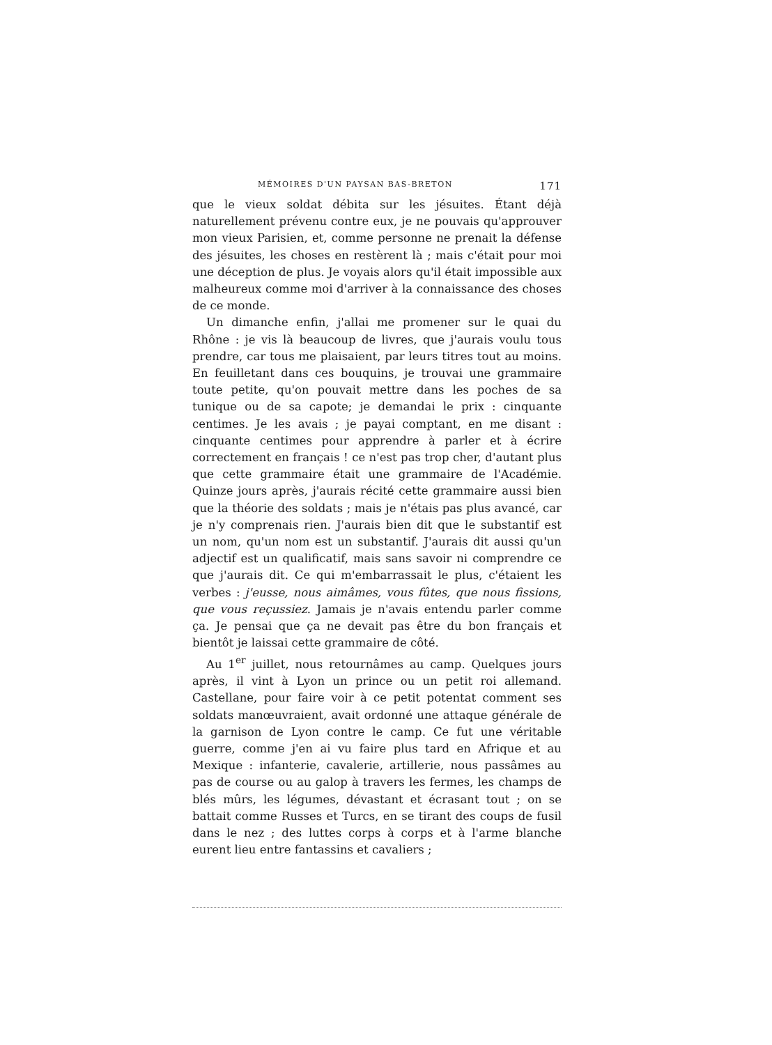MÉMOIRES D'UN PAYSAN BAS-BRETON 171
que le vieux soldat débita sur les jésuites. Étant déjà naturellement prévenu contre eux, je ne pouvais qu'approuver mon vieux Parisien, et, comme personne ne prenait la défense des jésuites, les choses en restèrent là ; mais c'était pour moi une déception de plus. Je voyais alors qu'il était impossible aux malheureux comme moi d'arriver à la connaissance des choses de ce monde.
Un dimanche enfin, j'allai me promener sur le quai du Rhône : je vis là beaucoup de livres, que j'aurais voulu tous prendre, car tous me plaisaient, par leurs titres tout au moins. En feuilletant dans ces bouquins, je trouvai une grammaire toute petite, qu'on pouvait mettre dans les poches de sa tunique ou de sa capote; je demandai le prix : cinquante centimes. Je les avais ; je payai comptant, en me disant : cinquante centimes pour apprendre à parler et à écrire correctement en français ! ce n'est pas trop cher, d'autant plus que cette grammaire était une grammaire de l'Académie. Quinze jours après, j'aurais récité cette grammaire aussi bien que la théorie des soldats ; mais je n'étais pas plus avancé, car je n'y comprenais rien. J'aurais bien dit que le substantif est un nom, qu'un nom est un substantif. J'aurais dit aussi qu'un adjectif est un qualificatif, mais sans savoir ni comprendre ce que j'aurais dit. Ce qui m'embarrassait le plus, c'étaient les verbes : j'eusse, nous aimâmes, vous fûtes, que nous fissions, que vous reçussiez. Jamais je n'avais entendu parler comme ça. Je pensai que ça ne devait pas être du bon français et bientôt je laissai cette grammaire de côté.
Au 1<sup>er</sup> juillet, nous retournâmes au camp. Quelques jours après, il vint à Lyon un prince ou un petit roi allemand. Castellane, pour faire voir à ce petit potentat comment ses soldats manœuvraient, avait ordonné une attaque générale de la garnison de Lyon contre le camp. Ce fut une véritable guerre, comme j'en ai vu faire plus tard en Afrique et au Mexique : infanterie, cavalerie, artillerie, nous passâmes au pas de course ou au galop à travers les fermes, les champs de blés mûrs, les légumes, dévastant et écrasant tout ; on se battait comme Russes et Turcs, en se tirant des coups de fusil dans le nez ; des luttes corps à corps et à l'arme blanche eurent lieu entre fantassins et cavaliers ;